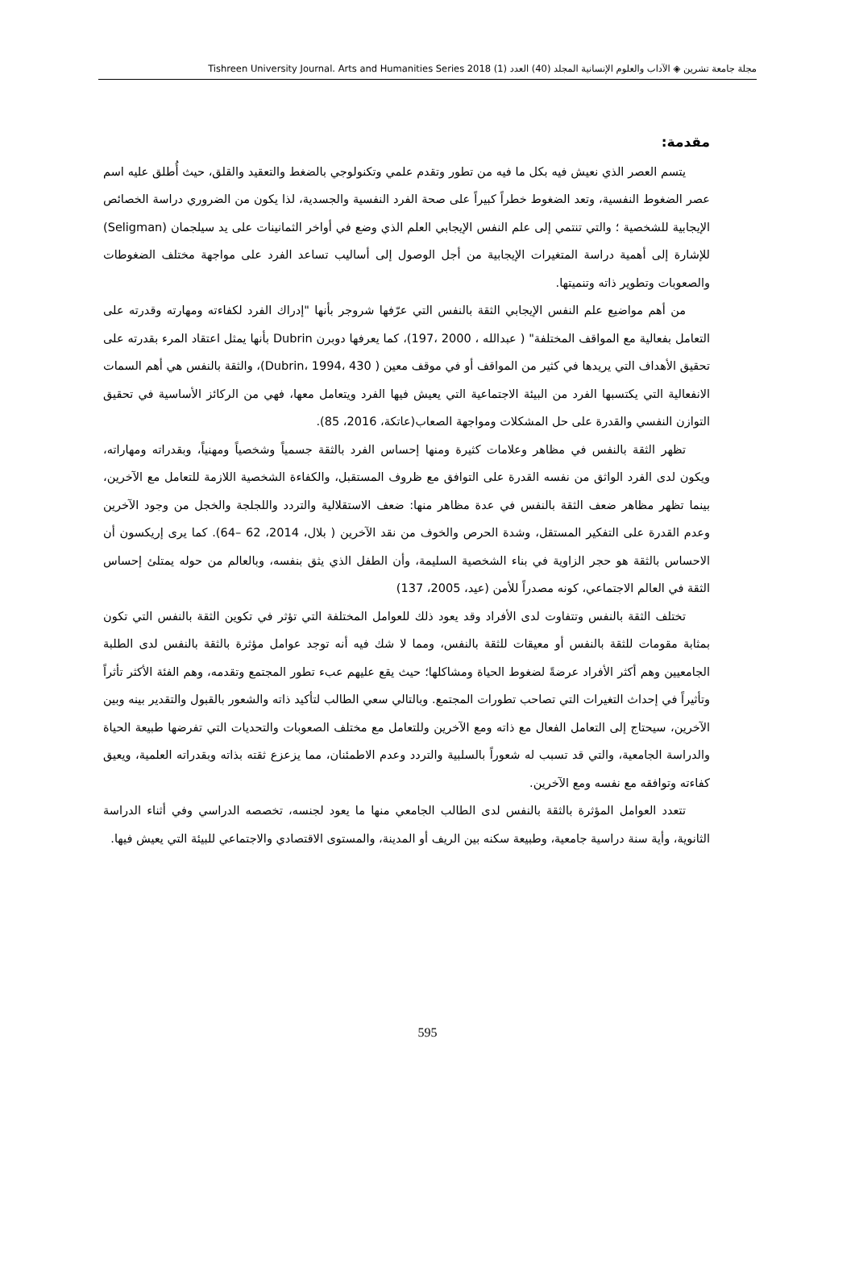مجلة جامعة تشرين ◈ الآداب والعلوم الإنسانية المجلد (40) العدد (1) Tishreen University Journal. Arts and Humanities Series 2018
مقدمة:
يتسم العصر الذي نعيش فيه بكل ما فيه من تطور وتقدم علمي وتكنولوجي بالضغط والتعقيد والقلق، حيث أُطلق عليه اسم عصر الضغوط النفسية، وتعد الضغوط خطراً كبيراً على صحة الفرد النفسية والجسدية، لذا يكون من الضروري دراسة الخصائص الإيجابية للشخصية ؛ والتي تنتمي إلى علم النفس الإيجابي العلم الذي وضع في أواخر الثمانينات على يد سيلجمان (Seligman) للإشارة إلى أهمية دراسة المتغيرات الإيجابية من أجل الوصول إلى أساليب تساعد الفرد على مواجهة مختلف الضغوطات والصعوبات وتطوير ذاته وتنميتها.
من أهم مواضيع علم النفس الإيجابي الثقة بالنفس التي عرّفها شروجر بأنها "إدراك الفرد لكفاءته ومهارته وقدرته على التعامل بفعالية مع المواقف المختلفة" ( عبدالله ، 2000 ،197)، كما يعرفها دوبرن Dubrin بأنها يمثل اعتقاد المرء بقدرته على تحقيق الأهداف التي يريدها في كثير من المواقف أو في موقف معين ( Dubrin، 1994، 430)، والثقة بالنفس هي أهم السمات الانفعالية التي يكتسبها الفرد من البيئة الاجتماعية التي يعيش فيها الفرد ويتعامل معها، فهي من الركائز الأساسية في تحقيق التوازن النفسي والقدرة على حل المشكلات ومواجهة الصعاب(عاتكة، 2016، 85).
تظهر الثقة بالنفس في مظاهر وعلامات كثيرة ومنها إحساس الفرد بالثقة جسمياً وشخصياً ومهنياً، وبقدراته ومهاراته، ويكون لدى الفرد الواثق من نفسه القدرة على التوافق مع ظروف المستقبل، والكفاءة الشخصية اللازمة للتعامل مع الآخرين، بينما تظهر مظاهر ضعف الثقة بالنفس في عدة مظاهر منها: ضعف الاستقلالية والتردد واللجلجة والخجل من وجود الآخرين وعدم القدرة على التفكير المستقل، وشدة الحرص والخوف من نقد الآخرين ( بلال، 2014، 62 –64). كما يرى إريكسون أن الاحساس بالثقة هو حجر الزاوية في بناء الشخصية السليمة، وأن الطفل الذي يثق بنفسه، وبالعالم من حوله يمتلئ إحساس الثقة في العالم الاجتماعي، كونه مصدراً للأمن (عيد، 2005، 137)
تختلف الثقة بالنفس وتتفاوت لدى الأفراد وقد يعود ذلك للعوامل المختلفة التي تؤثر في تكوين الثقة بالنفس التي تكون بمثابة مقومات للثقة بالنفس أو معيقات للثقة بالنفس، ومما لا شك فيه أنه توجد عوامل مؤثرة بالثقة بالنفس لدى الطلبة الجامعيين وهم أكثر الأفراد عرضةً لضغوط الحياة ومشاكلها؛ حيث يقع عليهم عبء تطور المجتمع وتقدمه، وهم الفئة الأكثر تأثراً وتأثيراً في إحداث التغيرات التي تصاحب تطورات المجتمع. وبالتالي سعي الطالب لتأكيد ذاته والشعور بالقبول والتقدير بينه وبين الآخرين، سيحتاج إلى التعامل الفعال مع ذاته ومع الآخرين وللتعامل مع مختلف الصعوبات والتحديات التي تفرضها طبيعة الحياة والدراسة الجامعية، والتي قد تسبب له شعوراً بالسلبية والتردد وعدم الاطمئنان، مما يزعزع ثقته بذاته وبقدراته العلمية، ويعيق كفاءته وتوافقه مع نفسه ومع الآخرين.
تتعدد العوامل المؤثرة بالثقة بالنفس لدى الطالب الجامعي منها ما يعود لجنسه، تخصصه الدراسي وفي أثناء الدراسة الثانوية، وأية سنة دراسية جامعية، وطبيعة سكنه بين الريف أو المدينة، والمستوى الاقتصادي والاجتماعي للبيئة التي يعيش فيها.
595